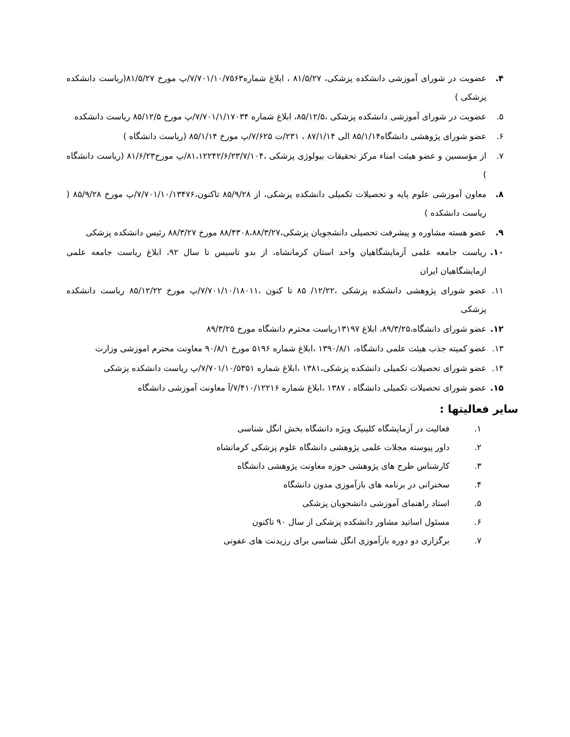۴. عضویت در شورای آموزشی دانشکده پزشکی، ۸۱/۵/۲۷ ، ابلاغ شماره۷/۷۰۱/۱۰/۷۵۶۳/پ مورخ ۸۱/۵/۲۷(ریاست دانشکده پزشکی )
۵. عضویت در شورای آموزشی دانشکده پزشکی ،۸۵/۱۲/۵، ابلاغ شماره ۷/۷۰۱/۱/۱۷۰۳۴/پ مورخ ۸۵/۱۲/۵ ریاست دانشکده
۶. عضو شورای پژوهشی دانشگاه۸۵/۱/۱۴ الی ۸۷/۱/۱۴ ، ۲۳۱/ت ۷/۶۲۵/پ مورخ ۸۵/۱/۱۴ (ریاست دانشگاه )
۷. از مؤسسین و عضو هیئت امناء مرکز تحقیقات بیولوژی پزشکی ،۸۱،۱۲۲۴۲/۶/۲۳/۷/۱۰۴/پ مورخ۸۱/۶/۲۳ (ریاست دانشگاه )
۸. معاون آموزشی علوم پایه و تحصیلات تکمیلی دانشکده پزشکی، از ۸۵/۹/۲۸ تاکنون،۷/۷۰۱/۱۰/۱۳۴۷۶/پ مورخ ۸۵/۹/۲۸ ( ریاست دانشکده )
۹. عضو هسته مشاوره و پیشرفت تحصیلی دانشجویان پزشکی،۸۸/۴۳۰۸،۸۸/۳/۲۷ مورخ ۸۸/۳/۲۷ رئیس دانشکده پزشکی
۱۰. ریاست جامعه علمی آزمایشگاهیان واحد استان کرمانشاه، از بدو تاسیس تا سال ۹۲، ابلاغ ریاست جامعه علمی ازمایشگاهیان ایران
۱۱. عضو شورای پژوهشی دانشکده پزشکی ،۱۲/۲۲/ ۸۵ تا کنون ،۷/۷۰۱/۱۰/۱۸۰۱۱/پ مورخ ۸۵/۱۲/۲۲ ریاست دانشکده پزشکی
۱۲. عضو شورای دانشگاه،۸۹/۳/۲۵، ابلاغ ۱۳۱۹۷ریاست محترم دانشگاه مورخ ۸۹/۳/۲۵
۱۳. عضو کمیته جذب هیئت علمی دانشگاه، ۱۳۹۰/۸/۱ ،ابلاغ شماره ۵۱۹۶ مورخ ۹۰/۸/۱ معاونت محترم اموزشی وزارت
۱۴. عضو شورای تحصیلات تکمیلی دانشکده پزشکی،۱۳۸۱ ،ابلاغ شماره ۷/۷۰۱/۱۰/۵۳۵۱/پ ریاست دانشکده پزشکی
۱۵. عضو شورای تحصیلات تکمیلی دانشگاه ، ۱۳۸۷ ،ابلاغ شماره ۷/۴۱۰/۱۲۲۱۶/آ معاونت آموزشی دانشگاه
سایر فعالیتها :
۱. فعالیت در آزمایشگاه کلینیک ویژه دانشگاه بخش انگل شناسی
۲. داور پیوسته مجلات علمی پژوهشی دانشگاه علوم پزشکی کرمانشاه
۳. کارشناس طرح های پژوهشی حوزه معاونت پژوهشی دانشگاه
۴. سخنرانی در برنامه های بازآموزی مدون دانشگاه
۵. استاد راهنمای آموزشی دانشجویان پزشکی
۶. مسئول اساتید مشاور دانشکده پزشکی از سال ۹۰ تاکنون
۷. برگزاری دو دوره بازآموزی انگل شناسی برای رزیدنت های عفونی